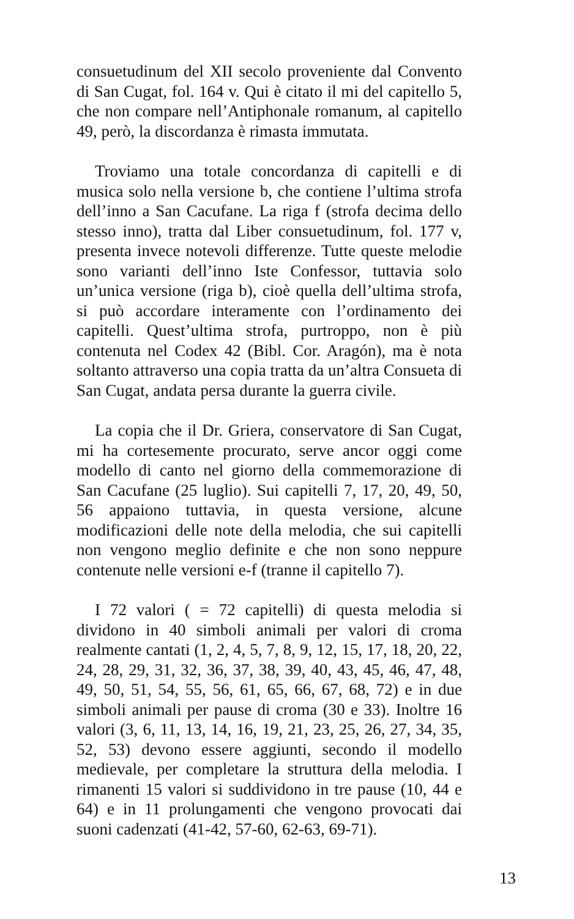consuetudinum del XII secolo proveniente dal Convento di San Cugat, fol. 164 v. Qui è citato il mi del capitello 5, che non compare nell’Antiphonale romanum, al capitello 49, però, la discordanza è rimasta immutata.
Troviamo una totale concordanza di capitelli e di musica solo nella versione b, che contiene l’ultima strofa dell’inno a San Cacufane. La riga f (strofa decima dello stesso inno), tratta dal Liber consuetudinum, fol. 177 v, presenta invece notevoli differenze. Tutte queste melodie sono varianti dell’inno Iste Confessor, tuttavia solo un’unica versione (riga b), cioè quella dell’ultima strofa, si può accordare interamente con l’ordinamento dei capitelli. Quest’ultima strofa, purtroppo, non è più contenuta nel Codex 42 (Bibl. Cor. Aragón), ma è nota soltanto attraverso una copia tratta da un’altra Consueta di San Cugat, andata persa durante la guerra civile.
La copia che il Dr. Griera, conservatore di San Cugat, mi ha cortesemente procurato, serve ancor oggi come modello di canto nel giorno della commemorazione di San Cacufane (25 luglio). Sui capitelli 7, 17, 20, 49, 50, 56 appaiono tuttavia, in questa versione, alcune modificazioni delle note della melodia, che sui capitelli non vengono meglio definite e che non sono neppure contenute nelle versioni e-f (tranne il capitello 7).
I 72 valori ( = 72 capitelli) di questa melodia si dividono in 40 simboli animali per valori di croma realmente cantati (1, 2, 4, 5, 7, 8, 9, 12, 15, 17, 18, 20, 22, 24, 28, 29, 31, 32, 36, 37, 38, 39, 40, 43, 45, 46, 47, 48, 49, 50, 51, 54, 55, 56, 61, 65, 66, 67, 68, 72) e in due simboli animali per pause di croma (30 e 33). Inoltre 16 valori (3, 6, 11, 13, 14, 16, 19, 21, 23, 25, 26, 27, 34, 35, 52, 53) devono essere aggiunti, secondo il modello medievale, per completare la struttura della melodia. I rimanenti 15 valori si suddividono in tre pause (10, 44 e 64) e in 11 prolungamenti che vengono provocati dai suoni cadenzati (41-42, 57-60, 62-63, 69-71).
13